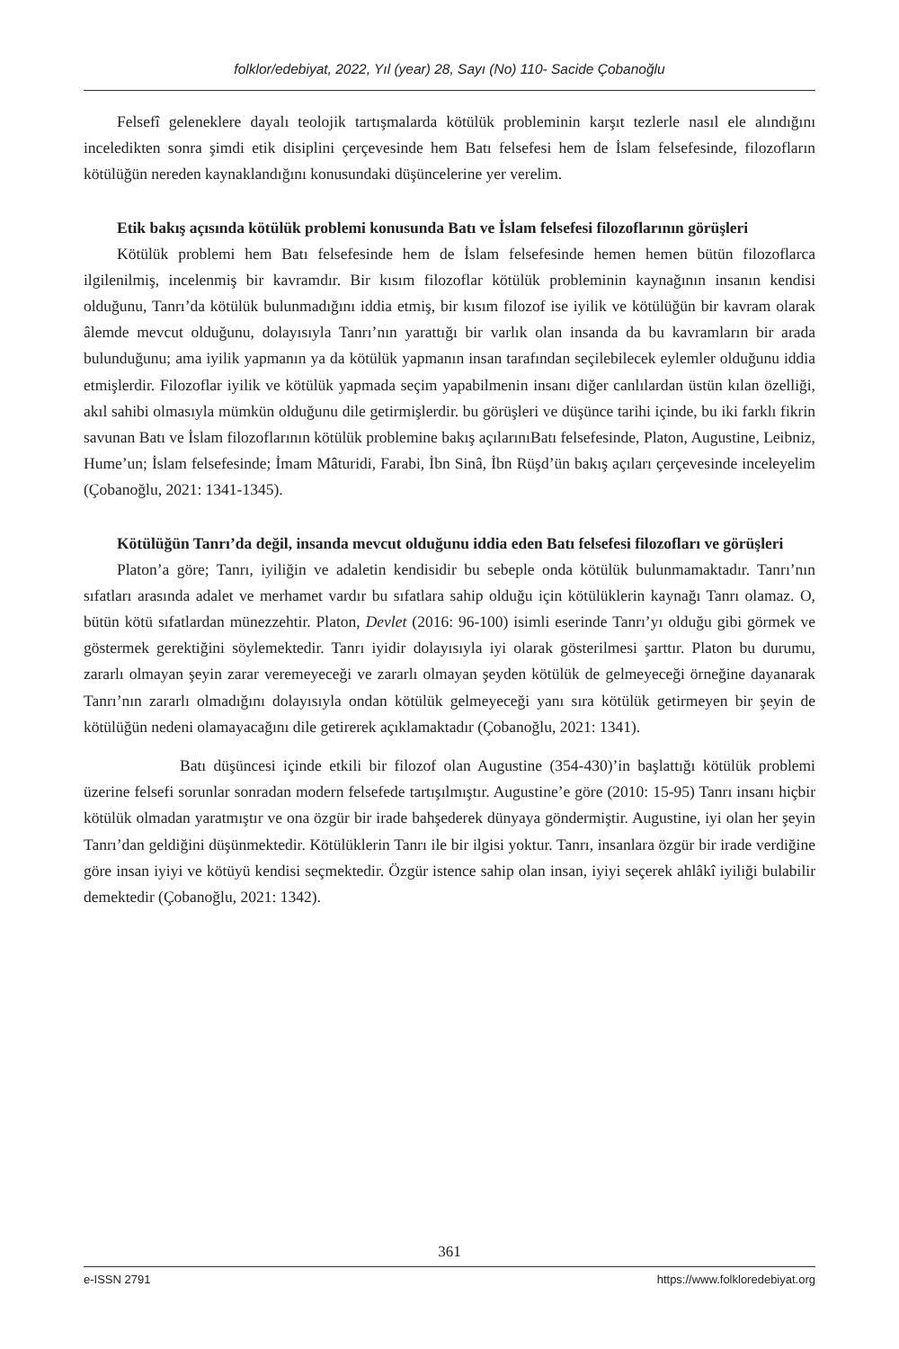folklor/edebiyat, 2022, Yıl (year) 28, Sayı (No) 110- Sacide Çobanoğlu
Felsefî geleneklere dayalı teolojik tartışmalarda kötülük probleminin karşıt tezlerle nasıl ele alındığını inceledikten sonra şimdi etik disiplini çerçevesinde hem Batı felsefesi hem de İslam felsefesinde, filozofların kötülüğün nereden kaynaklandığını konusundaki düşüncelerine yer verelim.
Etik bakış açısında kötülük problemi konusunda Batı ve İslam felsefesi filozoflarının görüşleri
Kötülük problemi hem Batı felsefesinde hem de İslam felsefesinde hemen hemen bütün filozoflarca ilgilenilmiş, incelenmiş bir kavramdır. Bir kısım filozoflar kötülük probleminin kaynağının insanın kendisi olduğunu, Tanrı’da kötülük bulunmadığını iddia etmiş, bir kısım filozof ise iyilik ve kötülüğün bir kavram olarak âlemde mevcut olduğunu, dolayısıyla Tanrı’nın yarattığı bir varlık olan insanda da bu kavramların bir arada bulunduğunu; ama iyilik yapmanın ya da kötülük yapmanın insan tarafından seçilebilecek eylemler olduğunu iddia etmişlerdir. Filozoflar iyilik ve kötülük yapmada seçim yapabilmenin insanı diğer canlılardan üstün kılan özelliği, akıl sahibi olmasıyla mümkün olduğunu dile getirmişlerdir. bu görüşleri ve düşünce tarihi içinde, bu iki farklı fikrin savunan Batı ve İslam filozoflarının kötülük problemine bakış açılarınıBatı felsefesinde, Platon, Augustine, Leibniz, Hume’un; İslam felsefesinde; İmam Mâturidi, Farabi, İbn Sinâ, İbn Rüşd’ün bakış açıları çerçevesinde inceleyelim (Çobanoğlu, 2021: 1341-1345).
Kötülüğün Tanrı’da değil, insanda mevcut olduğunu iddia eden Batı felsefesi filozofları ve görüşleri
Platon’a göre; Tanrı, iyiliğin ve adaletin kendisidir bu sebeple onda kötülük bulunmamaktadır. Tanrı’nın sıfatları arasında adalet ve merhamet vardır bu sıfatlara sahip olduğu için kötülüklerin kaynağı Tanrı olamaz. O, bütün kötü sıfatlardan münezzehtir. Platon, Devlet (2016: 96-100) isimli eserinde Tanrı’yı olduğu gibi görmek ve göstermek gerektiğini söylemektedir. Tanrı iyidir dolayısıyla iyi olarak gösterilmesi şarttır. Platon bu durumu, zararlı olmayan şeyin zarar veremeyeceği ve zararlı olmayan şeyden kötülük de gelmeyeceği örneğine dayanarak Tanrı’nın zararlı olmadığını dolayısıyla ondan kötülük gelmeyeceği yanı sıra kötülük getirmeyen bir şeyin de kötülüğün nedeni olamayacağını dile getirerek açıklamaktadır (Çobanoğlu, 2021: 1341).
Batı düşüncesi içinde etkili bir filozof olan Augustine (354-430)’in başlattığı kötülük problemi üzerine felsefi sorunlar sonradan modern felsefede tartışılmıştır. Augustine’e göre (2010: 15-95) Tanrı insanı hiçbir kötülük olmadan yaratmıştır ve ona özgür bir irade bahşederek dünyaya göndermiştir. Augustine, iyi olan her şeyin Tanrı’dan geldiğini düşünmektedir. Kötülüklerin Tanrı ile bir ilgisi yoktur. Tanrı, insanlara özgür bir irade verdiğine göre insan iyiyi ve kötüyü kendisi seçmektedir. Özgür istence sahip olan insan, iyiyi seçerek ahlâkî iyiliği bulabilir demektedir (Çobanoğlu, 2021: 1342).
361
e-ISSN 2791 https://www.folkloredebiyat.org